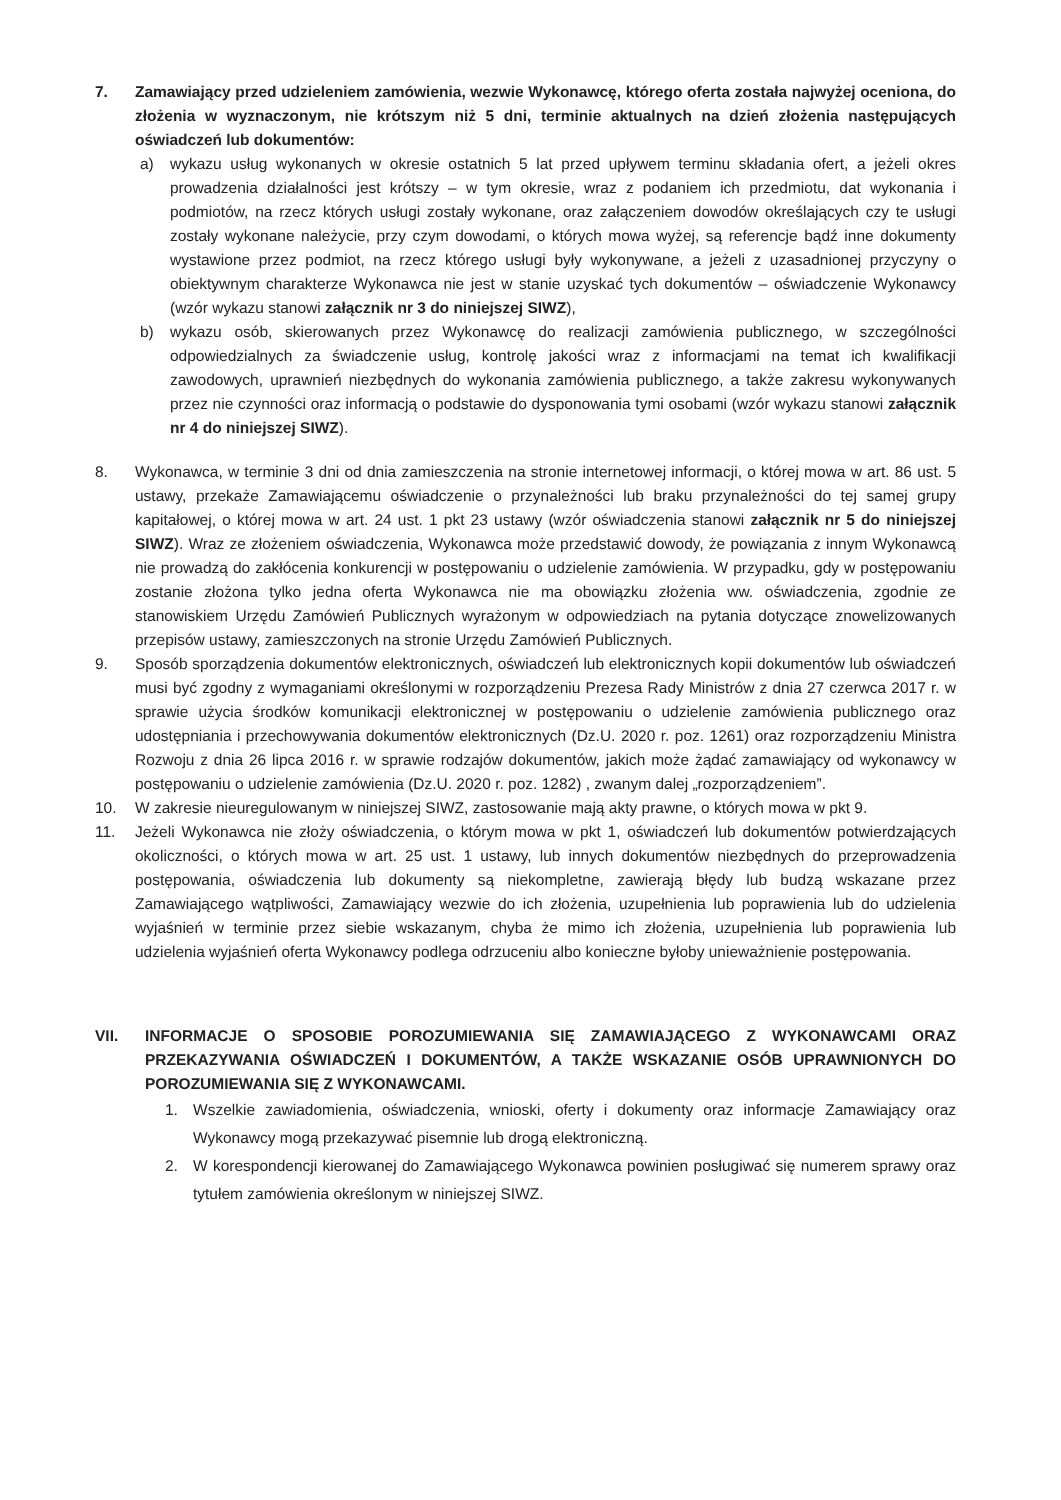7. Zamawiający przed udzieleniem zamówienia, wezwie Wykonawcę, którego oferta została najwyżej oceniona, do złożenia w wyznaczonym, nie krótszym niż 5 dni, terminie aktualnych na dzień złożenia następujących oświadczeń lub dokumentów:
a) wykazu usług wykonanych w okresie ostatnich 5 lat przed upływem terminu składania ofert, a jeżeli okres prowadzenia działalności jest krótszy – w tym okresie, wraz z podaniem ich przedmiotu, dat wykonania i podmiotów, na rzecz których usługi zostały wykonane, oraz załączeniem dowodów określających czy te usługi zostały wykonane należycie, przy czym dowodami, o których mowa wyżej, są referencje bądź inne dokumenty wystawione przez podmiot, na rzecz którego usługi były wykonywane, a jeżeli z uzasadnionej przyczyny o obiektywnym charakterze Wykonawca nie jest w stanie uzyskać tych dokumentów – oświadczenie Wykonawcy (wzór wykazu stanowi załącznik nr 3 do niniejszej SIWZ),
b) wykazu osób, skierowanych przez Wykonawcę do realizacji zamówienia publicznego, w szczególności odpowiedzialnych za świadczenie usług, kontrolę jakości wraz z informacjami na temat ich kwalifikacji zawodowych, uprawnień niezbędnych do wykonania zamówienia publicznego, a także zakresu wykonywanych przez nie czynności oraz informacją o podstawie do dysponowania tymi osobami (wzór wykazu stanowi załącznik nr 4 do niniejszej SIWZ).
8. Wykonawca, w terminie 3 dni od dnia zamieszczenia na stronie internetowej informacji, o której mowa w art. 86 ust. 5 ustawy, przekaże Zamawiającemu oświadczenie o przynależności lub braku przynależności do tej samej grupy kapitałowej, o której mowa w art. 24 ust. 1 pkt 23 ustawy (wzór oświadczenia stanowi załącznik nr 5 do niniejszej SIWZ). Wraz ze złożeniem oświadczenia, Wykonawca może przedstawić dowody, że powiązania z innym Wykonawcą nie prowadzą do zakłócenia konkurencji w postępowaniu o udzielenie zamówienia. W przypadku, gdy w postępowaniu zostanie złożona tylko jedna oferta Wykonawca nie ma obowiązku złożenia ww. oświadczenia, zgodnie ze stanowiskiem Urzędu Zamówień Publicznych wyrażonym w odpowiedziach na pytania dotyczące znowelizowanych przepisów ustawy, zamieszczonych na stronie Urzędu Zamówień Publicznych.
9. Sposób sporządzenia dokumentów elektronicznych, oświadczeń lub elektronicznych kopii dokumentów lub oświadczeń musi być zgodny z wymaganiami określonymi w rozporządzeniu Prezesa Rady Ministrów z dnia 27 czerwca 2017 r. w sprawie użycia środków komunikacji elektronicznej w postępowaniu o udzielenie zamówienia publicznego oraz udostępniania i przechowywania dokumentów elektronicznych (Dz.U. 2020 r. poz. 1261) oraz rozporządzeniu Ministra Rozwoju z dnia 26 lipca 2016 r. w sprawie rodzajów dokumentów, jakich może żądać zamawiający od wykonawcy w postępowaniu o udzielenie zamówienia (Dz.U. 2020 r. poz. 1282) , zwanym dalej „rozporządzeniem”.
10. W zakresie nieuregulowanym w niniejszej SIWZ, zastosowanie mają akty prawne, o których mowa w pkt 9.
11. Jeżeli Wykonawca nie złoży oświadczenia, o którym mowa w pkt 1, oświadczeń lub dokumentów potwierdzających okoliczności, o których mowa w art. 25 ust. 1 ustawy, lub innych dokumentów niezbędnych do przeprowadzenia postępowania, oświadczenia lub dokumenty są niekompletne, zawierają błędy lub budzą wskazane przez Zamawiającego wątpliwości, Zamawiający wezwie do ich złożenia, uzupełnienia lub poprawienia lub do udzielenia wyjaśnień w terminie przez siebie wskazanym, chyba że mimo ich złożenia, uzupełnienia lub poprawienia lub udzielenia wyjaśnień oferta Wykonawcy podlega odrzuceniu albo konieczne byłoby unieważnienie postępowania.
VII. INFORMACJE O SPOSOBIE POROZUMIEWANIA SIĘ ZAMAWIAJĄCEGO Z WYKONAWCAMI ORAZ PRZEKAZYWANIA OŚWIADCZEŃ I DOKUMENTÓW, A TAKŻE WSKAZANIE OSÓB UPRAWNIONYCH DO POROZUMIEWANIA SIĘ Z WYKONAWCAMI.
1. Wszelkie zawiadomienia, oświadczenia, wnioski, oferty i dokumenty oraz informacje Zamawiający oraz Wykonawcy mogą przekazywać pisemnie lub drogą elektroniczną.
2. W korespondencji kierowanej do Zamawiającego Wykonawca powinien posługiwać się numerem sprawy oraz tytułem zamówienia określonym w niniejszej SIWZ.